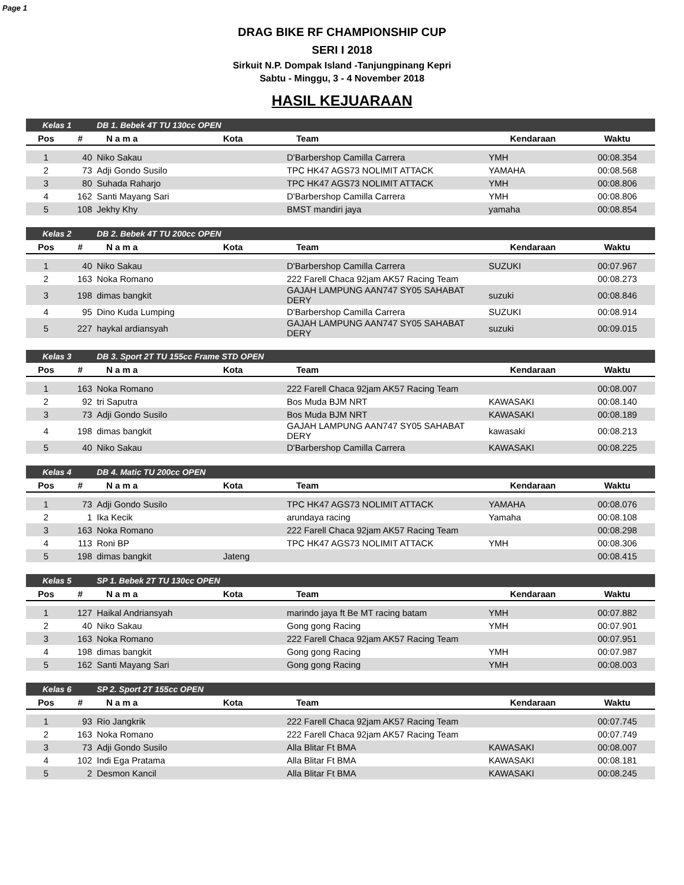Page 1
DRAG BIKE RF CHAMPIONSHIP CUP
SERI I 2018
Sirkuit N.P. Dompak Island -Tanjungpinang Kepri
Sabtu - Minggu, 3 - 4 November 2018
HASIL KEJUARAAN
| Kelas 1 | | DB 1. Bebek 4T TU 130cc OPEN | | | | |
| --- | --- | --- | --- | --- | --- | --- |
| Pos | # | N a m a | Kota | Team | Kendaraan | Waktu |
| 1 | 40 | Niko Sakau | | D'Barbershop Camilla Carrera | YMH | 00:08.354 |
| 2 | 73 | Adji Gondo Susilo | | TPC HK47 AGS73 NOLIMIT ATTACK | YAMAHA | 00:08.568 |
| 3 | 80 | Suhada Raharjo | | TPC HK47 AGS73 NOLIMIT ATTACK | YMH | 00:08.806 |
| 4 | 162 | Santi Mayang Sari | | D'Barbershop Camilla Carrera | YMH | 00:08.806 |
| 5 | 108 | Jekhy Khy | | BMST mandiri jaya | yamaha | 00:08.854 |
| Kelas 2 | | DB 2. Bebek 4T TU 200cc OPEN | | | | |
| --- | --- | --- | --- | --- | --- | --- |
| Pos | # | N a m a | Kota | Team | Kendaraan | Waktu |
| 1 | 40 | Niko Sakau | | D'Barbershop Camilla Carrera | SUZUKI | 00:07.967 |
| 2 | 163 | Noka Romano | | 222 Farell Chaca 92jam AK57 Racing Team | | 00:08.273 |
| 3 | 198 | dimas bangkit | | GAJAH LAMPUNG AAN747 SY05 SAHABAT DERY | suzuki | 00:08.846 |
| 4 | 95 | Dino Kuda Lumping | | D'Barbershop Camilla Carrera | SUZUKI | 00:08.914 |
| 5 | 227 | haykal ardiansyah | | GAJAH LAMPUNG AAN747 SY05 SAHABAT DERY | suzuki | 00:09.015 |
| Kelas 3 | | DB 3. Sport 2T TU 155cc Frame STD OPEN | | | | |
| --- | --- | --- | --- | --- | --- | --- |
| Pos | # | N a m a | Kota | Team | Kendaraan | Waktu |
| 1 | 163 | Noka Romano | | 222 Farell Chaca 92jam AK57 Racing Team | | 00:08.007 |
| 2 | 92 | tri Saputra | | Bos Muda BJM NRT | KAWASAKI | 00:08.140 |
| 3 | 73 | Adji Gondo Susilo | | Bos Muda BJM NRT | KAWASAKI | 00:08.189 |
| 4 | 198 | dimas bangkit | | GAJAH LAMPUNG AAN747 SY05 SAHABAT DERY | kawasaki | 00:08.213 |
| 5 | 40 | Niko Sakau | | D'Barbershop Camilla Carrera | KAWASAKI | 00:08.225 |
| Kelas 4 | | DB 4. Matic TU 200cc OPEN | | | | |
| --- | --- | --- | --- | --- | --- | --- |
| Pos | # | N a m a | Kota | Team | Kendaraan | Waktu |
| 1 | 73 | Adji Gondo Susilo | | TPC HK47 AGS73 NOLIMIT ATTACK | YAMAHA | 00:08.076 |
| 2 | 1 | Ika Kecik | | arundaya racing | Yamaha | 00:08.108 |
| 3 | 163 | Noka Romano | | 222 Farell Chaca 92jam AK57 Racing Team | | 00:08.298 |
| 4 | 113 | Roni BP | | TPC HK47 AGS73 NOLIMIT ATTACK | YMH | 00:08.306 |
| 5 | 198 | dimas bangkit | Jateng | | | 00:08.415 |
| Kelas 5 | | SP 1. Bebek 2T TU 130cc OPEN | | | | |
| --- | --- | --- | --- | --- | --- | --- |
| Pos | # | N a m a | Kota | Team | Kendaraan | Waktu |
| 1 | 127 | Haikal Andriansyah | | marindo jaya ft Be MT racing batam | YMH | 00:07.882 |
| 2 | 40 | Niko Sakau | | Gong gong Racing | YMH | 00:07.901 |
| 3 | 163 | Noka Romano | | 222 Farell Chaca 92jam AK57 Racing Team | | 00:07.951 |
| 4 | 198 | dimas bangkit | | Gong gong Racing | YMH | 00:07.987 |
| 5 | 162 | Santi Mayang Sari | | Gong gong Racing | YMH | 00:08.003 |
| Kelas 6 | | SP 2. Sport 2T 155cc OPEN | | | | |
| --- | --- | --- | --- | --- | --- | --- |
| Pos | # | N a m a | Kota | Team | Kendaraan | Waktu |
| 1 | 93 | Rio Jangkrik | | 222 Farell Chaca 92jam AK57 Racing Team | | 00:07.745 |
| 2 | 163 | Noka Romano | | 222 Farell Chaca 92jam AK57 Racing Team | | 00:07.749 |
| 3 | 73 | Adji Gondo Susilo | | Alla Blitar Ft BMA | KAWASAKI | 00:08.007 |
| 4 | 102 | Indi Ega Pratama | | Alla Blitar Ft BMA | KAWASAKI | 00:08.181 |
| 5 | 2 | Desmon Kancil | | Alla Blitar Ft BMA | KAWASAKI | 00:08.245 |